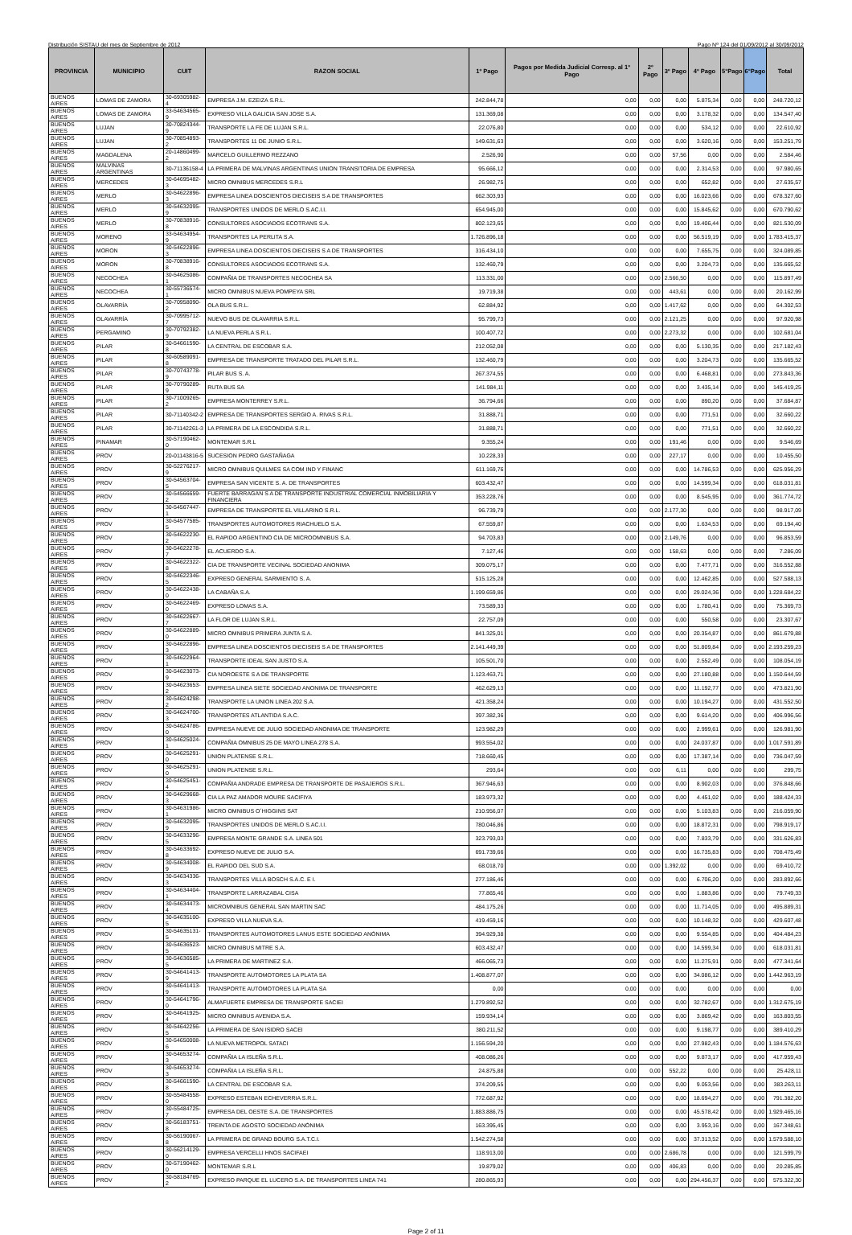Distribución SISTAU del mes de Septiembre de 2012 Pago Nº 124 del 01/09/2012 al 30/09/2012
| PROVINCIA | MUNICIPIO | CUIT | RAZON SOCIAL | 1º Pago | Pagos por Medida Judicial Corresp. al 1º Pago | 2º Pago | 3º Pago | 4º Pago | 5°Pago | 6°Pago | Total |
| --- | --- | --- | --- | --- | --- | --- | --- | --- | --- | --- | --- |
| BUENOS AIRES | LOMAS DE ZAMORA | 30-69305982-4 | EMPRESA J.M. EZEIZA S.R.L. | 242.844,78 | 0,00 | 0,00 | 0,00 | 5.875,34 | 0,00 | 0,00 | 248.720,12 |
| BUENOS AIRES | LOMAS DE ZAMORA | 33-54634565-9 | EXPRESO VILLA GALICIA SAN JOSE S.A. | 131.369,08 | 0,00 | 0,00 | 0,00 | 3.178,32 | 0,00 | 0,00 | 134.547,40 |
| BUENOS AIRES | LUJAN | 30-70824344-9 | TRANSPORTE LA FE DE LUJAN S.R.L. | 22.076,80 | 0,00 | 0,00 | 0,00 | 534,12 | 0,00 | 0,00 | 22.610,92 |
| BUENOS AIRES | LUJAN | 30-70854893-2 | TRANSPORTES 11 DE JUNIO S.R.L. | 149.631,63 | 0,00 | 0,00 | 0,00 | 3.620,16 | 0,00 | 0,00 | 153.251,79 |
| BUENOS AIRES | MAGDALENA | 20-14860499-2 | MARCELO GUILLERMO REZZANO | 2.526,90 | 0,00 | 0,00 | 57,56 | 0,00 | 0,00 | 0,00 | 2.584,46 |
| BUENOS AIRES | MALVINAS ARGENTINAS | 30-71136158-4 | LA PRIMERA DE MALVINAS ARGENTINAS UNION TRANSITORIA DE EMPRESA | 95.666,12 | 0,00 | 0,00 | 0,00 | 2.314,53 | 0,00 | 0,00 | 97.980,65 |
| BUENOS AIRES | MERCEDES | 30-64695482-3 | MICRO OMNIBUS MERCEDES S.R.L | 26.982,75 | 0,00 | 0,00 | 0,00 | 652,82 | 0,00 | 0,00 | 27.635,57 |
| BUENOS AIRES | MERLO | 30-54622896-3 | EMPRESA LINEA DOSCIENTOS DIECISEIS S A DE TRANSPORTES | 662.303,93 | 0,00 | 0,00 | 0,00 | 16.023,66 | 0,00 | 0,00 | 678.327,60 |
| BUENOS AIRES | MERLO | 30-54632095-9 | TRANSPORTES UNIDOS DE MERLO S.AC.I.I. | 654.945,00 | 0,00 | 0,00 | 0,00 | 15.845,62 | 0,00 | 0,00 | 670.790,62 |
| BUENOS AIRES | MERLO | 30-70838916-8 | CONSULTORES ASOCIADOS ECOTRANS S.A. | 802.123,65 | 0,00 | 0,00 | 0,00 | 19.406,44 | 0,00 | 0,00 | 821.530,09 |
| BUENOS AIRES | MORENO | 33-54634954-9 | TRANSPORTES LA PERLITA S.A. | 1.726.896,18 | 0,00 | 0,00 | 0,00 | 56.519,19 | 0,00 | 0,00 | 1.783.415,37 |
| BUENOS AIRES | MORON | 30-54622896-3 | EMPRESA LINEA DOSCIENTOS DIECISEIS S A DE TRANSPORTES | 316.434,10 | 0,00 | 0,00 | 0,00 | 7.655,75 | 0,00 | 0,00 | 324.089,85 |
| BUENOS AIRES | MORON | 30-70838916-8 | CONSULTORES ASOCIADOS ECOTRANS S.A. | 132.460,79 | 0,00 | 0,00 | 0,00 | 3.204,73 | 0,00 | 0,00 | 135.665,52 |
| BUENOS AIRES | NECOCHEA | 30-54625086-1 | COMPAÑIA DE TRANSPORTES NECOCHEA SA | 113.331,00 | 0,00 | 0,00 | 2.566,50 | 0,00 | 0,00 | 0,00 | 115.897,49 |
| BUENOS AIRES | NECOCHEA | 30-55736574-1 | MICRO OMNIBUS NUEVA POMPEYA SRL | 19.719,38 | 0,00 | 0,00 | 443,61 | 0,00 | 0,00 | 0,00 | 20.162,99 |
| BUENOS AIRES | OLAVARRÍA | 30-70958090-2 | OLA BUS S.R.L. | 62.884,92 | 0,00 | 0,00 | 1.417,62 | 0,00 | 0,00 | 0,00 | 64.302,53 |
| BUENOS AIRES | OLAVARRÍA | 30-70995712-7 | NUEVO BUS DE OLAVARRIA S.R.L. | 95.799,73 | 0,00 | 0,00 | 2.121,25 | 0,00 | 0,00 | 0,00 | 97.920,98 |
| BUENOS AIRES | PERGAMINO | 30-70792382-9 | LA NUEVA PERLA S.R.L. | 100.407,72 | 0,00 | 0,00 | 2.273,32 | 0,00 | 0,00 | 0,00 | 102.681,04 |
| BUENOS AIRES | PILAR | 30-54661590-8 | LA CENTRAL DE ESCOBAR S.A. | 212.052,08 | 0,00 | 0,00 | 0,00 | 5.130,35 | 0,00 | 0,00 | 217.182,43 |
| BUENOS AIRES | PILAR | 30-60589091-8 | EMPRESA DE TRANSPORTE TRATADO DEL PILAR S.R.L. | 132.460,79 | 0,00 | 0,00 | 0,00 | 3.204,73 | 0,00 | 0,00 | 135.665,52 |
| BUENOS AIRES | PILAR | 30-70743778-9 | PILAR BUS S. A. | 267.374,55 | 0,00 | 0,00 | 0,00 | 6.468,81 | 0,00 | 0,00 | 273.843,36 |
| BUENOS AIRES | PILAR | 30-70790289-9 | RUTA BUS SA | 141.984,11 | 0,00 | 0,00 | 0,00 | 3.435,14 | 0,00 | 0,00 | 145.419,25 |
| BUENOS AIRES | PILAR | 30-71009265-2 | EMPRESA MONTERREY S.R.L. | 36.794,66 | 0,00 | 0,00 | 0,00 | 890,20 | 0,00 | 0,00 | 37.684,87 |
| BUENOS AIRES | PILAR | 30-71140342-2 | EMPRESA DE TRANSPORTES SERGIO A. RIVAS S.R.L. | 31.888,71 | 0,00 | 0,00 | 0,00 | 771,51 | 0,00 | 0,00 | 32.660,22 |
| BUENOS AIRES | PILAR | 30-71142261-3 | LA PRIMERA DE LA ESCONDIDA S.R.L. | 31.888,71 | 0,00 | 0,00 | 0,00 | 771,51 | 0,00 | 0,00 | 32.660,22 |
| BUENOS AIRES | PINAMAR | 30-57190462-0 | MONTEMAR S.R.L | 9.355,24 | 0,00 | 0,00 | 191,46 | 0,00 | 0,00 | 0,00 | 9.546,69 |
| BUENOS AIRES | PROV | 20-01143816-5 | SUCESION PEDRO GASTAÑAGA | 10.228,33 | 0,00 | 0,00 | 227,17 | 0,00 | 0,00 | 0,00 | 10.455,50 |
| BUENOS AIRES | PROV | 30-52276217-9 | MICRO OMNIBUS QUILMES SA COM IND Y FINANC | 611.169,76 | 0,00 | 0,00 | 0,00 | 14.786,53 | 0,00 | 0,00 | 625.956,29 |
| BUENOS AIRES | PROV | 30-54563704-5 | EMPRESA SAN VICENTE S. A. DE TRANSPORTES | 603.432,47 | 0,00 | 0,00 | 0,00 | 14.599,34 | 0,00 | 0,00 | 618.031,81 |
| BUENOS AIRES | PROV | 30-54566659-2 | FUERTE BARRAGAN S A DE TRANSPORTE INDUSTRIAL COMERCIAL INMOBILIARIA Y FINANCIERA | 353.228,76 | 0,00 | 0,00 | 0,00 | 8.545,95 | 0,00 | 0,00 | 361.774,72 |
| BUENOS AIRES | PROV | 30-54567447-1 | EMPRESA DE TRANSPORTE EL VILLARINO S.R.L. | 96.739,79 | 0,00 | 0,00 | 2.177,30 | 0,00 | 0,00 | 0,00 | 98.917,09 |
| BUENOS AIRES | PROV | 30-54577585-5 | TRANSPORTES AUTOMOTORES RIACHUELO S.A. | 67.559,87 | 0,00 | 0,00 | 0,00 | 1.634,53 | 0,00 | 0,00 | 69.194,40 |
| BUENOS AIRES | PROV | 30-54622230-2 | EL RAPIDO ARGENTINO CIA DE MICROOMNIBUS S.A. | 94.703,83 | 0,00 | 0,00 | 2.149,76 | 0,00 | 0,00 | 0,00 | 96.853,59 |
| BUENOS AIRES | PROV | 30-54622278-7 | EL ACUERDO S.A. | 7.127,46 | 0,00 | 0,00 | 158,63 | 0,00 | 0,00 | 0,00 | 7.286,09 |
| BUENOS AIRES | PROV | 30-54622322-8 | CIA DE TRANSPORTE VECINAL SOCIEDAD ANONIMA | 309.075,17 | 0,00 | 0,00 | 0,00 | 7.477,71 | 0,00 | 0,00 | 316.552,88 |
| BUENOS AIRES | PROV | 30-54622346-5 | EXPRESO GENERAL SARMIENTO S. A. | 515.125,28 | 0,00 | 0,00 | 0,00 | 12.462,85 | 0,00 | 0,00 | 527.588,13 |
| BUENOS AIRES | PROV | 30-54622438-0 | LA CABAÑA S.A. | 1.199.659,86 | 0,00 | 0,00 | 0,00 | 29.024,36 | 0,00 | 0,00 | 1.228.684,22 |
| BUENOS AIRES | PROV | 30-54622469-0 | EXPRESO LOMAS S.A. | 73.589,33 | 0,00 | 0,00 | 0,00 | 1.780,41 | 0,00 | 0,00 | 75.369,73 |
| BUENOS AIRES | PROV | 30-54622667-7 | LA FLOR DE LUJAN S.R.L. | 22.757,09 | 0,00 | 0,00 | 0,00 | 550,58 | 0,00 | 0,00 | 23.307,67 |
| BUENOS AIRES | PROV | 30-54622889-0 | MICRO OMNIBUS PRIMERA JUNTA S.A. | 841.325,01 | 0,00 | 0,00 | 0,00 | 20.354,87 | 0,00 | 0,00 | 861.679,88 |
| BUENOS AIRES | PROV | 30-54622896-3 | EMPRESA LINEA DOSCIENTOS DIECISEIS S A DE TRANSPORTES | 2.141.449,39 | 0,00 | 0,00 | 0,00 | 51.809,84 | 0,00 | 0,00 | 2.193.259,23 |
| BUENOS AIRES | PROV | 30-54622964-1 | TRANSPORTE IDEAL SAN JUSTO S.A. | 105.501,70 | 0,00 | 0,00 | 0,00 | 2.552,49 | 0,00 | 0,00 | 108.054,19 |
| BUENOS AIRES | PROV | 30-54623073-9 | CIA NOROESTE S A DE TRANSPORTE | 1.123.463,71 | 0,00 | 0,00 | 0,00 | 27.180,88 | 0,00 | 0,00 | 1.150.644,59 |
| BUENOS AIRES | PROV | 30-54623653-2 | EMPRESA LINEA SIETE SOCIEDAD ANONIMA DE TRANSPORTE | 462.629,13 | 0,00 | 0,00 | 0,00 | 11.192,77 | 0,00 | 0,00 | 473.821,90 |
| BUENOS AIRES | PROV | 30-54624298-2 | TRANSPORTE LA UNION LINEA 202 S.A. | 421.358,24 | 0,00 | 0,00 | 0,00 | 10.194,27 | 0,00 | 0,00 | 431.552,50 |
| BUENOS AIRES | PROV | 30-54624700-3 | TRANSPORTES ATLANTIDA S.A.C. | 397.382,36 | 0,00 | 0,00 | 0,00 | 9.614,20 | 0,00 | 0,00 | 406.996,56 |
| BUENOS AIRES | PROV | 30-54624786-0 | EMPRESA NUEVE DE JULIO SOCIEDAD ANONIMA DE TRANSPORTE | 123.982,29 | 0,00 | 0,00 | 0,00 | 2.999,61 | 0,00 | 0,00 | 126.981,90 |
| BUENOS AIRES | PROV | 30-54625024-1 | COMPAÑIA OMNIBUS 25 DE MAYO LINEA 278 S.A. | 993.554,02 | 0,00 | 0,00 | 0,00 | 24.037,87 | 0,00 | 0,00 | 1.017.591,89 |
| BUENOS AIRES | PROV | 30-54625291-0 | UNION PLATENSE S.R.L. | 718.660,45 | 0,00 | 0,00 | 0,00 | 17.387,14 | 0,00 | 0,00 | 736.047,59 |
| BUENOS AIRES | PROV | 30-54625291-0 | UNION PLATENSE S.R.L. | 293,64 | 0,00 | 0,00 | 6,11 | 0,00 | 0,00 | 0,00 | 299,75 |
| BUENOS AIRES | PROV | 30-54625451-4 | COMPAÑIA ANDRADE EMPRESA DE TRANSPORTE DE PASAJEROS S.R.L. | 367.946,63 | 0,00 | 0,00 | 0,00 | 8.902,03 | 0,00 | 0,00 | 376.848,66 |
| BUENOS AIRES | PROV | 30-54629668-3 | CIA LA PAZ AMADOR MOURE SACIFIYA | 183.973,32 | 0,00 | 0,00 | 0,00 | 4.451,02 | 0,00 | 0,00 | 188.424,33 |
| BUENOS AIRES | PROV | 30-54631986-1 | MICRO OMNIBUS O´HIGGINS SAT | 210.956,07 | 0,00 | 0,00 | 0,00 | 5.103,83 | 0,00 | 0,00 | 216.059,90 |
| BUENOS AIRES | PROV | 30-54632095-9 | TRANSPORTES UNIDOS DE MERLO S.AC.I.I. | 780.046,86 | 0,00 | 0,00 | 0,00 | 18.872,31 | 0,00 | 0,00 | 798.919,17 |
| BUENOS AIRES | PROV | 30-54633296-5 | EMPRESA MONTE GRANDE S.A. LINEA 501 | 323.793,03 | 0,00 | 0,00 | 0,00 | 7.833,79 | 0,00 | 0,00 | 331.626,83 |
| BUENOS AIRES | PROV | 30-54633692-8 | EXPRESO NUEVE DE JULIO S.A. | 691.739,66 | 0,00 | 0,00 | 0,00 | 16.735,83 | 0,00 | 0,00 | 708.475,49 |
| BUENOS AIRES | PROV | 30-54634008-9 | EL RAPIDO DEL SUD S.A. | 68.018,70 | 0,00 | 0,00 | 1.392,02 | 0,00 | 0,00 | 0,00 | 69.410,72 |
| BUENOS AIRES | PROV | 30-54634336-3 | TRANSPORTES VILLA BOSCH S.A.C. E I. | 277.186,46 | 0,00 | 0,00 | 0,00 | 6.706,20 | 0,00 | 0,00 | 283.892,66 |
| BUENOS AIRES | PROV | 30-54634404-1 | TRANSPORTE LARRAZABAL CISA | 77.865,46 | 0,00 | 0,00 | 0,00 | 1.883,86 | 0,00 | 0,00 | 79.749,33 |
| BUENOS AIRES | PROV | 30-54634473-4 | MICROMNIBUS GENERAL SAN MARTIN SAC | 484.175,26 | 0,00 | 0,00 | 0,00 | 11.714,05 | 0,00 | 0,00 | 495.889,31 |
| BUENOS AIRES | PROV | 30-54635100-5 | EXPRESO VILLA NUEVA S.A. | 419.459,16 | 0,00 | 0,00 | 0,00 | 10.148,32 | 0,00 | 0,00 | 429.607,48 |
| BUENOS AIRES | PROV | 30-54635131-5 | TRANSPORTES AUTOMOTORES LANUS ESTE SOCIEDAD ANÓNIMA | 394.929,38 | 0,00 | 0,00 | 0,00 | 9.554,85 | 0,00 | 0,00 | 404.484,23 |
| BUENOS AIRES | PROV | 30-54636523-5 | MICRO OMNIBUS MITRE S.A. | 603.432,47 | 0,00 | 0,00 | 0,00 | 14.599,34 | 0,00 | 0,00 | 618.031,81 |
| BUENOS AIRES | PROV | 30-54636585-5 | LA PRIMERA DE MARTINEZ S.A. | 466.065,73 | 0,00 | 0,00 | 0,00 | 11.275,91 | 0,00 | 0,00 | 477.341,64 |
| BUENOS AIRES | PROV | 30-54641413-9 | TRANSPORTE AUTOMOTORES LA PLATA SA | 1.408.877,07 | 0,00 | 0,00 | 0,00 | 34.086,12 | 0,00 | 0,00 | 1.442.963,19 |
| BUENOS AIRES | PROV | 30-54641413-9 | TRANSPORTE AUTOMOTORES LA PLATA SA | 0,00 | 0,00 | 0,00 | 0,00 | 0,00 | 0,00 | 0,00 | 0,00 |
| BUENOS AIRES | PROV | 30-54641796-0 | ALMAFUERTE EMPRESA DE TRANSPORTE SACIEI | 1.279.892,52 | 0,00 | 0,00 | 0,00 | 32.782,67 | 0,00 | 0,00 | 1.312.675,19 |
| BUENOS AIRES | PROV | 30-54641925-4 | MICRO OMNIBUS AVENIDA S.A. | 159.934,14 | 0,00 | 0,00 | 0,00 | 3.869,42 | 0,00 | 0,00 | 163.803,55 |
| BUENOS AIRES | PROV | 30-54642256-5 | LA PRIMERA DE SAN ISIDRO SACEI | 380.211,52 | 0,00 | 0,00 | 0,00 | 9.198,77 | 0,00 | 0,00 | 389.410,29 |
| BUENOS AIRES | PROV | 30-54650008-6 | LA NUEVA METROPOL SATACI | 1.156.594,20 | 0,00 | 0,00 | 0,00 | 27.982,43 | 0,00 | 0,00 | 1.184.576,63 |
| BUENOS AIRES | PROV | 30-54653274-3 | COMPAÑIA LA ISLEÑA S.R.L. | 408.086,26 | 0,00 | 0,00 | 0,00 | 9.873,17 | 0,00 | 0,00 | 417.959,43 |
| BUENOS AIRES | PROV | 30-54653274-3 | COMPAÑIA LA ISLEÑA S.R.L. | 24.875,88 | 0,00 | 0,00 | 552,22 | 0,00 | 0,00 | 0,00 | 25.428,11 |
| BUENOS AIRES | PROV | 30-54661590-8 | LA CENTRAL DE ESCOBAR S.A. | 374.209,55 | 0,00 | 0,00 | 0,00 | 9.053,56 | 0,00 | 0,00 | 383.263,11 |
| BUENOS AIRES | PROV | 30-55484558-0 | EXPRESO ESTEBAN ECHEVERRIA S.R.L. | 772.687,92 | 0,00 | 0,00 | 0,00 | 18.694,27 | 0,00 | 0,00 | 791.382,20 |
| BUENOS AIRES | PROV | 30-55484725-7 | EMPRESA DEL OESTE S.A. DE TRANSPORTES | 1.883.886,75 | 0,00 | 0,00 | 0,00 | 45.578,42 | 0,00 | 0,00 | 1.929.465,16 |
| BUENOS AIRES | PROV | 30-56183751-8 | TREINTA DE AGOSTO SOCIEDAD ANÓNIMA | 163.395,45 | 0,00 | 0,00 | 0,00 | 3.953,16 | 0,00 | 0,00 | 167.348,61 |
| BUENOS AIRES | PROV | 30-56190067-8 | LA PRIMERA DE GRAND BOURG S.A.T.C.I. | 1.542.274,58 | 0,00 | 0,00 | 0,00 | 37.313,52 | 0,00 | 0,00 | 1.579.588,10 |
| BUENOS AIRES | PROV | 30-56214129-0 | EMPRESA VERCELLI HNOS SACIFAEI | 118.913,00 | 0,00 | 0,00 | 2.686,78 | 0,00 | 0,00 | 0,00 | 121.599,79 |
| BUENOS AIRES | PROV | 30-57190462-0 | MONTEMAR S.R.L | 19.879,02 | 0,00 | 0,00 | 406,83 | 0,00 | 0,00 | 0,00 | 20.285,85 |
| BUENOS AIRES | PROV | 30-58184769-2 | EXPRESO PARQUE EL LUCERO S.A. DE TRANSPORTES LINEA 741 | 280.865,93 | 0,00 | 0,00 | 0,00 | 294.456,37 | 0,00 | 0,00 | 575.322,30 |
Page 2 of 11